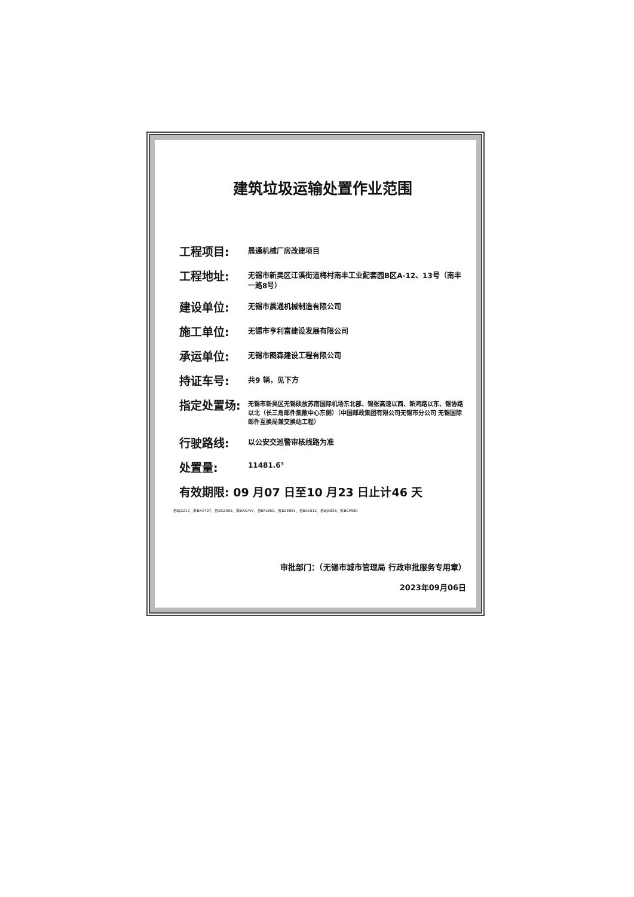建筑垃圾运输处置作业范围
工程项目:
晨通机械厂房改建项目
工程地址:
无锡市新吴区江溪街道梅村南丰工业配套园B区A-12、13号（南丰一路8号）
建设单位:
无锡市晨通机械制造有限公司
施工单位:
无锡市亨利富建设发展有限公司
承运单位:
无锡市图森建设工程有限公司
持证车号:
共9 辆，见下方
指定处置场:
无锡市新吴区无锡硕放苏南国际机场东北部、锡张高速以西、新鸿路以东、锡协路以北（长三角邮件集散中心东侧）（中国邮政集团有限公司无锡市分公司 无锡国际邮件互换局兼交换站工程）
行驶路线:
以公安交巡警审核线路为准
处置量:
11481.6³
有效期限: 09 月07 日至10 月23 日止计46 天
苏BJZ217、苏BXX797、苏BXZ902、苏BXA797、苏BFL850、苏BZE891、苏BX2612、苏BJK833、苏BCP980
审批部门：（无锡市城市管理局 行政审批服务专用章）
2023年09月06日